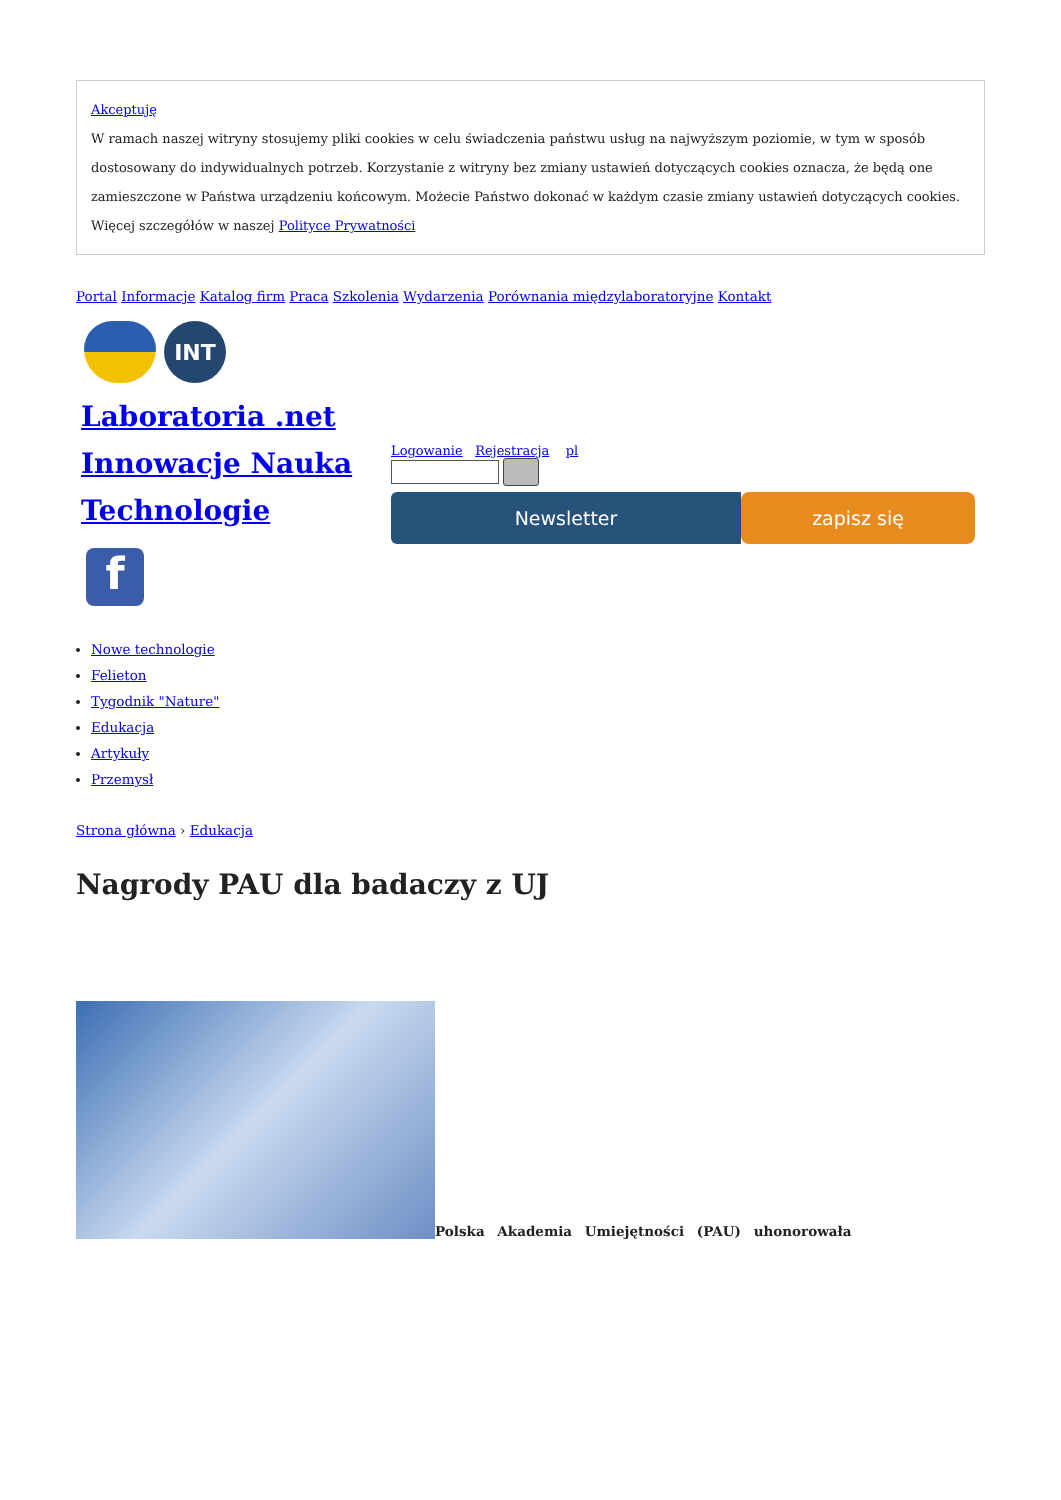Akceptuję
W ramach naszej witryny stosujemy pliki cookies w celu świadczenia państwu usług na najwyższym poziomie, w tym w sposób dostosowany do indywidualnych potrzeb. Korzystanie z witryny bez zmiany ustawień dotyczących cookies oznacza, że będą one zamieszczone w Państwa urządzeniu końcowym. Możecie Państwo dokonać w każdym czasie zmiany ustawień dotyczących cookies. Więcej szczegółów w naszej Polityce Prywatności
Portal Informacje Katalog firm Praca Szkolenia Wydarzenia Porównania międzylaboratoryjne Kontakt
INT
Laboratoria .net Innowacje Nauka Technologie
f
Logowanie Rejestracja pl
Newsletter zapisz się
Nowe technologie
Felieton
Tygodnik "Nature"
Edukacja
Artykuły
Przemysł
Strona główna › Edukacja
Nagrody PAU dla badaczy z UJ
Polska Akademia Umiejętności (PAU) uhonorowała